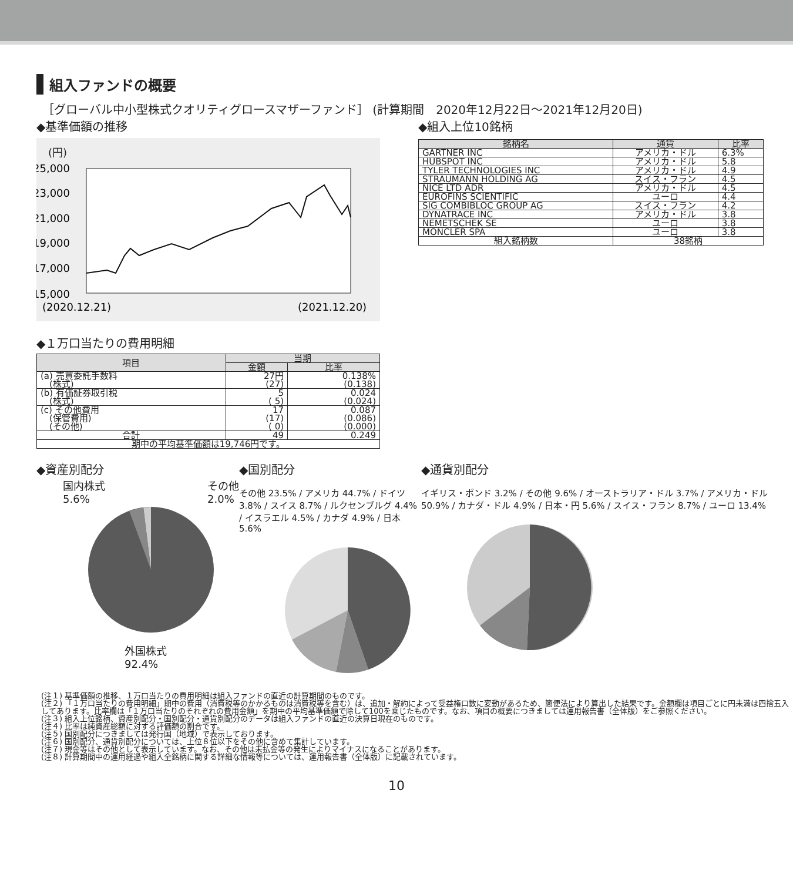組入ファンドの概要
［グローバル中小型株式クオリティグロースマザーファンド］ (計算期間　2020年12月22日～2021年12月20日)
◆基準価額の推移
(円)
25,000
23,000
21,000
19,000
17,000
15,000
(2020.12.21)
(2021.12.20)
◆１万口当たりの費用明細
| 項目 | 当期 | |
| --- | --- | --- |
| | 金額 | 比率 |
| (a) 売買委託手数料 (株式) | 27円 (27) | 0.138% (0.138) |
| (b) 有価証券取引税 (株式) | 5 ( 5) | 0.024 (0.024) |
| (c) その他費用 (保管費用) (その他) | 17 (17) ( 0) | 0.087 (0.086) (0.000) |
| 合計 | 49 | 0.249 |
| 期中の平均基準価額は19,746円です。 | | |
◆組入上位10銘柄
| 銘柄名 | 通貨 | 比率 |
| --- | --- | --- |
| GARTNER INC | アメリカ・ドル | 6.3% |
| HUBSPOT INC | アメリカ・ドル | 5.8 |
| TYLER TECHNOLOGIES INC | アメリカ・ドル | 4.9 |
| STRAUMANN HOLDING AG | スイス・フラン | 4.5 |
| NICE LTD ADR | アメリカ・ドル | 4.5 |
| EUROFINS SCIENTIFIC | ユーロ | 4.4 |
| SIG COMBIBLOC GROUP AG | スイス・フラン | 4.2 |
| DYNATRACE INC | アメリカ・ドル | 3.8 |
| NEMETSCHEK SE | ユーロ | 3.8 |
| MONCLER SPA | ユーロ | 3.8 |
| 組入銘柄数 | 38銘柄 | |
◆資産別配分
国内株式
5.6% その他
2.0%
外国株式
92.4%
◆国別配分
その他 23.5% / アメリカ 44.7% / ドイツ 3.8% / スイス 8.7% / ルクセンブルグ 4.4% / イスラエル 4.5% / カナダ 4.9% / 日本 5.6%
◆通貨別配分
イギリス・ポンド 3.2% / その他 9.6% / オーストラリア・ドル 3.7% / アメリカ・ドル 50.9% / カナダ・ドル 4.9% / 日本・円 5.6% / スイス・フラン 8.7% / ユーロ 13.4%
(注１) 基準価額の推移、１万口当たりの費用明細は組入ファンドの直近の計算期間のものです。
(注２) 「１万口当たりの費用明細」期中の費用（消費税等のかかるものは消費税等を含む）は、追加・解約によって受益権口数に変動があるため、簡便法により算出した結果です。金額欄は項目ごとに円未満は四捨五入してあります。比率欄は「１万口当たりのそれぞれの費用金額」を期中の平均基準価額で除して100を乗じたものです。なお、項目の概要につきましては運用報告書（全体版）をご参照ください。
(注３) 組入上位銘柄、資産別配分・国別配分・通貨別配分のデータは組入ファンドの直近の決算日現在のものです。
(注４) 比率は純資産総額に対する評価額の割合です。
(注５) 国別配分につきましては発行国（地域）で表示しております。
(注６) 国別配分、通貨別配分については、上位８位以下をその他に含めて集計しています。
(注７) 現金等はその他として表示しています。なお、その他は未払金等の発生によりマイナスになることがあります。
(注８) 計算期間中の運用経過や組入全銘柄に関する詳細な情報等については、運用報告書（全体版）に記載されています。
10